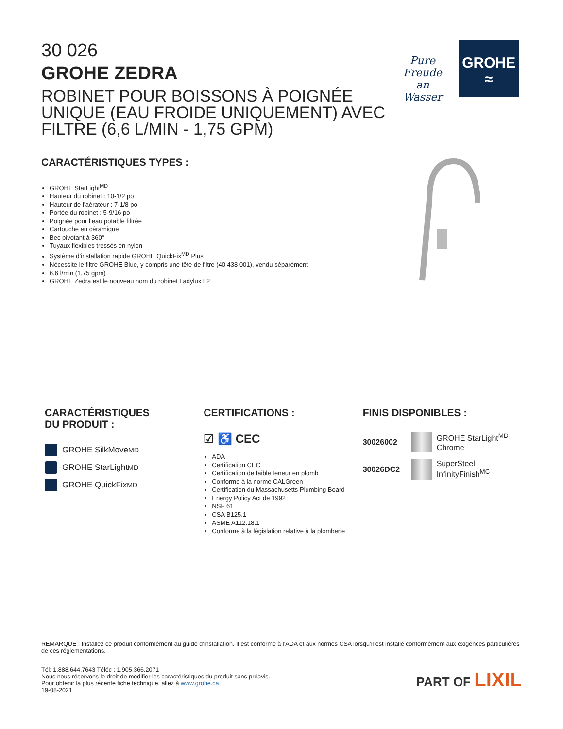30 026
GROHE ZEDRA
ROBINET POUR BOISSONS À POIGNÉE UNIQUE (EAU FROIDE UNIQUEMENT) AVEC FILTRE (6,6 L/MIN - 1,75 GPM)
Pure Freude
an Wasser
GROHE
≈
CARACTÉRISTIQUES TYPES :
GROHE StarLight<sup>MD</sup>
Hauteur du robinet : 10-1/2 po
Hauteur de l’aérateur : 7-1/8 po
Portée du robinet : 5-9/16 po
Poignée pour l’eau potable filtrée
Cartouche en céramique
Bec pivotant à 360°
Tuyaux flexibles tressés en nylon
Système d’installation rapide GROHE QuickFix<sup>MD</sup> Plus
Nécessite le filtre GROHE Blue, y compris une tête de filtre (40 438 001), vendu séparément
6,6 l/min (1,75 gpm)
GROHE Zedra est le nouveau nom du robinet Ladylux L2
CARACTÉRISTIQUES
DU PRODUIT :
GROHE SilkMove<sup>MD</sup>
GROHE StarLight<sup>MD</sup>
GROHE QuickFix<sup>MD</sup>
CERTIFICATIONS :
☑ ♿ CEC
ADA
Certification CEC
Certification de faible teneur en plomb
Conforme à la norme CALGreen
Certification du Massachusetts Plumbing Board
Energy Policy Act de 1992
NSF 61
CSA B125.1
ASME A112.18.1
Conforme à la législation relative à la plomberie
FINIS DISPONIBLES :
30026002
GROHE StarLight<sup>MD</sup>
Chrome
30026DC2
SuperSteel
InfinityFinish<sup>MC</sup>
REMARQUE : Installez ce produit conformément au guide d’installation. Il est conforme à l’ADA et aux normes CSA lorsqu’il est installé conformément aux exigences particulières de ces réglementations.
Tél: 1.888.644.7643 Téléc : 1.905.366.2071
Nous nous réservons le droit de modifier les caractéristiques du produit sans préavis.
Pour obtenir la plus récente fiche technique, allez à www.grohe.ca.
19-08-2021
PART OF LIXIL